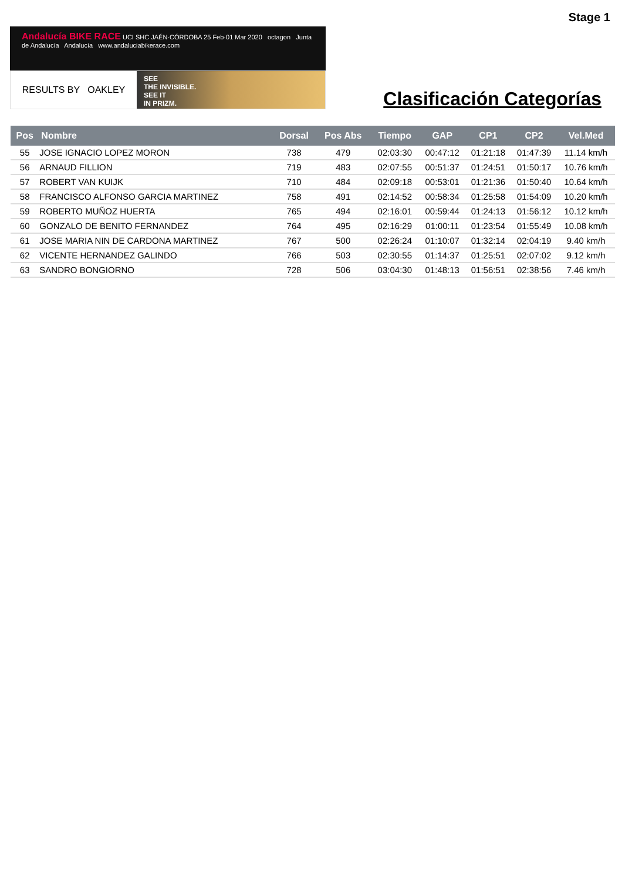Stage 1
Andalucía BIKE RACE UCI SHC JAÉN·CÓRDOBA 25 Feb·01 Mar 2020 octagon Junta de Andalucía Andalucía www.andaluciabikerace.com
RESULTS BY OAKLEY
SEE
THE INVISIBLE.
SEE IT
IN PRIZM.
Clasificación Categorías
| Pos | Nombre | Dorsal | Pos Abs | Tiempo | GAP | CP1 | CP2 | Vel.Med |
| --- | --- | --- | --- | --- | --- | --- | --- | --- |
| 55 | JOSE IGNACIO LOPEZ MORON | 738 | 479 | 02:03:30 | 00:47:12 | 01:21:18 | 01:47:39 | 11.14 km/h |
| 56 | ARNAUD FILLION | 719 | 483 | 02:07:55 | 00:51:37 | 01:24:51 | 01:50:17 | 10.76 km/h |
| 57 | ROBERT VAN KUIJK | 710 | 484 | 02:09:18 | 00:53:01 | 01:21:36 | 01:50:40 | 10.64 km/h |
| 58 | FRANCISCO ALFONSO GARCIA MARTINEZ | 758 | 491 | 02:14:52 | 00:58:34 | 01:25:58 | 01:54:09 | 10.20 km/h |
| 59 | ROBERTO MUÑOZ HUERTA | 765 | 494 | 02:16:01 | 00:59:44 | 01:24:13 | 01:56:12 | 10.12 km/h |
| 60 | GONZALO DE BENITO FERNANDEZ | 764 | 495 | 02:16:29 | 01:00:11 | 01:23:54 | 01:55:49 | 10.08 km/h |
| 61 | JOSE MARIA NIN DE CARDONA MARTINEZ | 767 | 500 | 02:26:24 | 01:10:07 | 01:32:14 | 02:04:19 | 9.40 km/h |
| 62 | VICENTE HERNANDEZ GALINDO | 766 | 503 | 02:30:55 | 01:14:37 | 01:25:51 | 02:07:02 | 9.12 km/h |
| 63 | SANDRO BONGIORNO | 728 | 506 | 03:04:30 | 01:48:13 | 01:56:51 | 02:38:56 | 7.46 km/h |